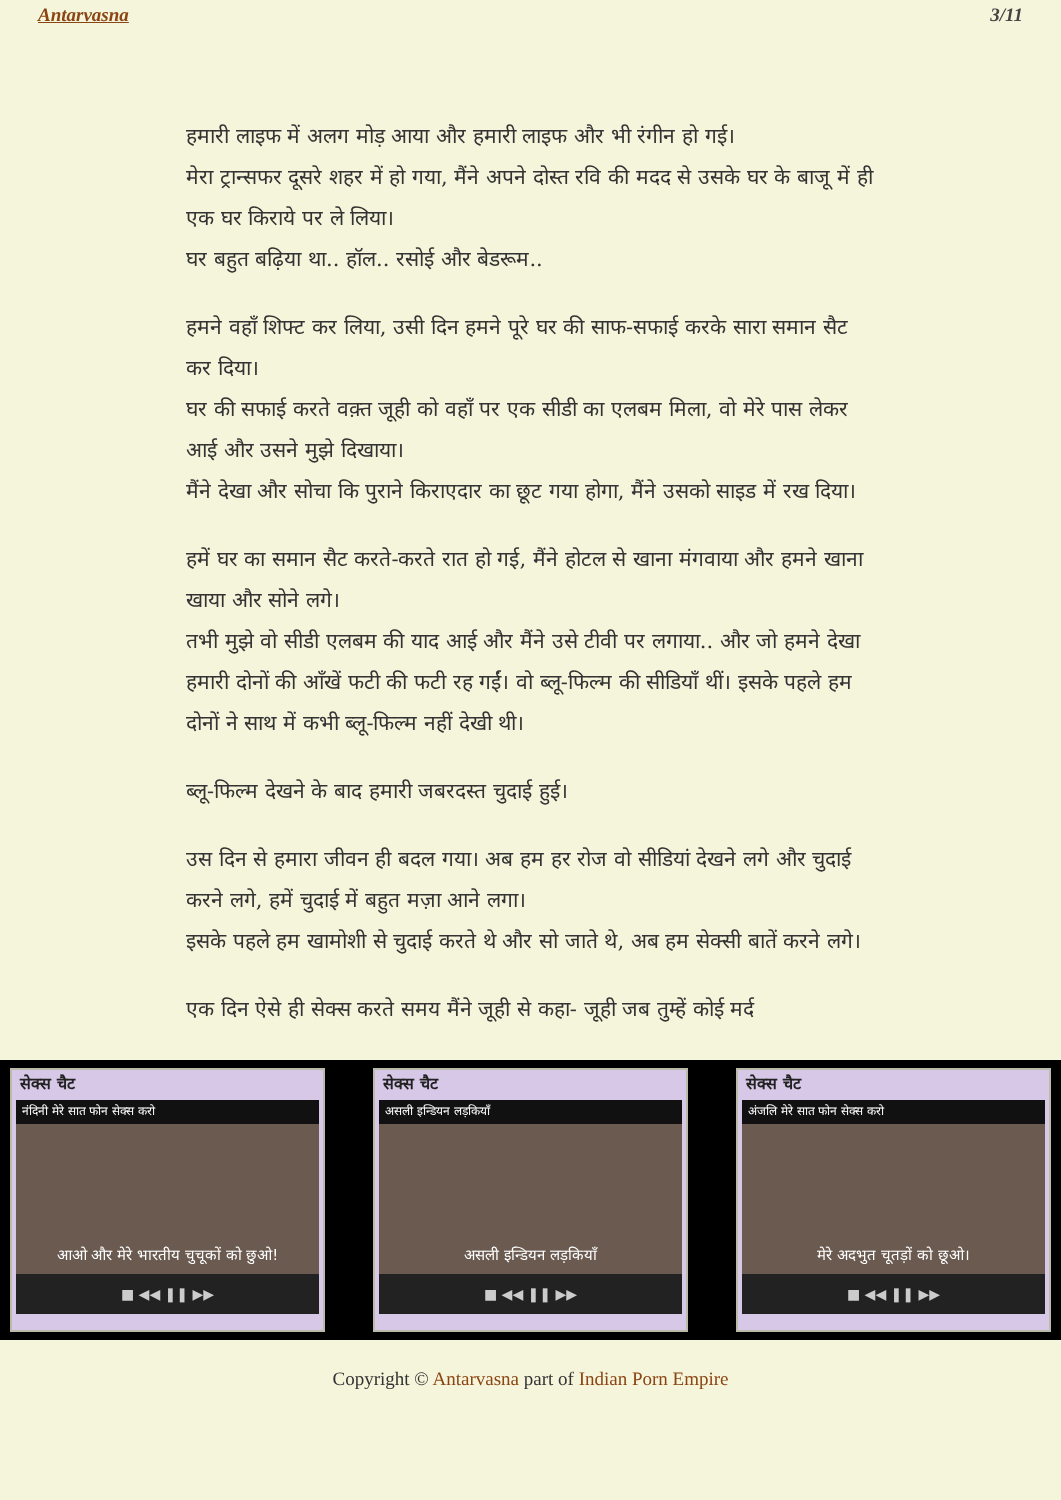Antarvasna 3/11
हमारी लाइफ में अलग मोड़ आया और हमारी लाइफ और भी रंगीन हो गई।
मेरा ट्रान्सफर दूसरे शहर में हो गया, मैंने अपने दोस्त रवि की मदद से उसके घर के बाजू में ही एक घर किराये पर ले लिया।
घर बहुत बढ़िया था.. हॉल.. रसोई और बेडरूम..
हमने वहाँ शिफ्ट कर लिया, उसी दिन हमने पूरे घर की साफ-सफाई करके सारा समान सैट कर दिया।
घर की सफाई करते वक़्त जूही को वहाँ पर एक सीडी का एलबम मिला, वो मेरे पास लेकर आई और उसने मुझे दिखाया।
मैंने देखा और सोचा कि पुराने किराएदार का छूट गया होगा, मैंने उसको साइड में रख दिया।
हमें घर का समान सैट करते-करते रात हो गई, मैंने होटल से खाना मंगवाया और हमने खाना खाया और सोने लगे।
तभी मुझे वो सीडी एलबम की याद आई और मैंने उसे टीवी पर लगाया.. और जो हमने देखा हमारी दोनों की आँखें फटी की फटी रह गईं। वो ब्लू-फिल्म की सीडियाँ थीं। इसके पहले हम दोनों ने साथ में कभी ब्लू-फिल्म नहीं देखी थी।
ब्लू-फिल्म देखने के बाद हमारी जबरदस्त चुदाई हुई।
उस दिन से हमारा जीवन ही बदल गया। अब हम हर रोज वो सीडियां देखने लगे और चुदाई करने लगे, हमें चुदाई में बहुत मज़ा आने लगा।
इसके पहले हम खामोशी से चुदाई करते थे और सो जाते थे, अब हम सेक्सी बातें करने लगे।
एक दिन ऐसे ही सेक्स करते समय मैंने जूही से कहा- जूही जब तुम्हें कोई मर्द
सेक्स चैट
नंदिनी मेरे सात फोन सेक्स करो
आओ और मेरे भारतीय चुचूकों को छुओ!
■ ◀◀ ❚❚ ▶▶
सेक्स चैट
असली इन्डियन लड़कियाँ
असली इन्डियन लड़कियाँ
■ ◀◀ ❚❚ ▶▶
सेक्स चैट
अंजलि मेरे सात फोन सेक्स करो
मेरे अदभुत चूतड़ों को छूओ।
■ ◀◀ ❚❚ ▶▶
Copyright © Antarvasna part of Indian Porn Empire